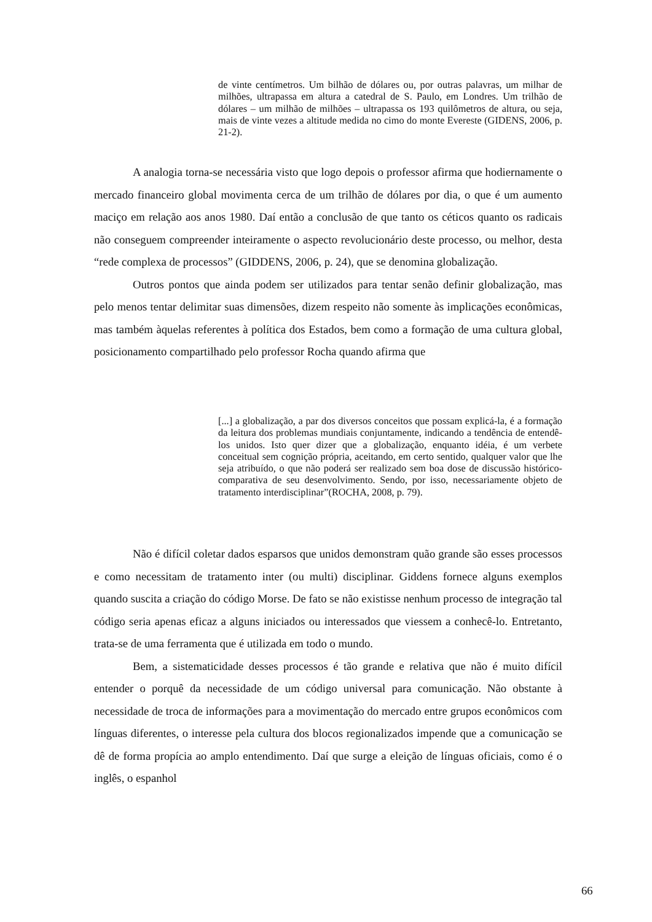de vinte centímetros. Um bilhão de dólares ou, por outras palavras, um milhar de milhões, ultrapassa em altura a catedral de S. Paulo, em Londres. Um trilhão de dólares – um milhão de milhões – ultrapassa os 193 quilômetros de altura, ou seja, mais de vinte vezes a altitude medida no cimo do monte Evereste (GIDENS, 2006, p. 21-2).
A analogia torna-se necessária visto que logo depois o professor afirma que hodiernamente o mercado financeiro global movimenta cerca de um trilhão de dólares por dia, o que é um aumento maciço em relação aos anos 1980. Daí então a conclusão de que tanto os céticos quanto os radicais não conseguem compreender inteiramente o aspecto revolucionário deste processo, ou melhor, desta “rede complexa de processos” (GIDDENS, 2006, p. 24), que se denomina globalização.
Outros pontos que ainda podem ser utilizados para tentar senão definir globalização, mas pelo menos tentar delimitar suas dimensões, dizem respeito não somente às implicações econômicas, mas também àquelas referentes à política dos Estados, bem como a formação de uma cultura global, posicionamento compartilhado pelo professor Rocha quando afirma que
[...] a globalização, a par dos diversos conceitos que possam explicá-la, é a formação da leitura dos problemas mundiais conjuntamente, indicando a tendência de entendê-los unidos. Isto quer dizer que a globalização, enquanto idéia, é um verbete conceitual sem cognição própria, aceitando, em certo sentido, qualquer valor que lhe seja atribuído, o que não poderá ser realizado sem boa dose de discussão histórico-comparativa de seu desenvolvimento. Sendo, por isso, necessariamente objeto de tratamento interdisciplinar”(ROCHA, 2008, p. 79).
Não é difícil coletar dados esparsos que unidos demonstram quão grande são esses processos e como necessitam de tratamento inter (ou multi) disciplinar. Giddens fornece alguns exemplos quando suscita a criação do código Morse. De fato se não existisse nenhum processo de integração tal código seria apenas eficaz a alguns iniciados ou interessados que viessem a conhecê-lo. Entretanto, trata-se de uma ferramenta que é utilizada em todo o mundo.
Bem, a sistematicidade desses processos é tão grande e relativa que não é muito difícil entender o porquê da necessidade de um código universal para comunicação. Não obstante à necessidade de troca de informações para a movimentação do mercado entre grupos econômicos com línguas diferentes, o interesse pela cultura dos blocos regionalizados impende que a comunicação se dê de forma propícia ao amplo entendimento. Daí que surge a eleição de línguas oficiais, como é o inglês, o espanhol
66